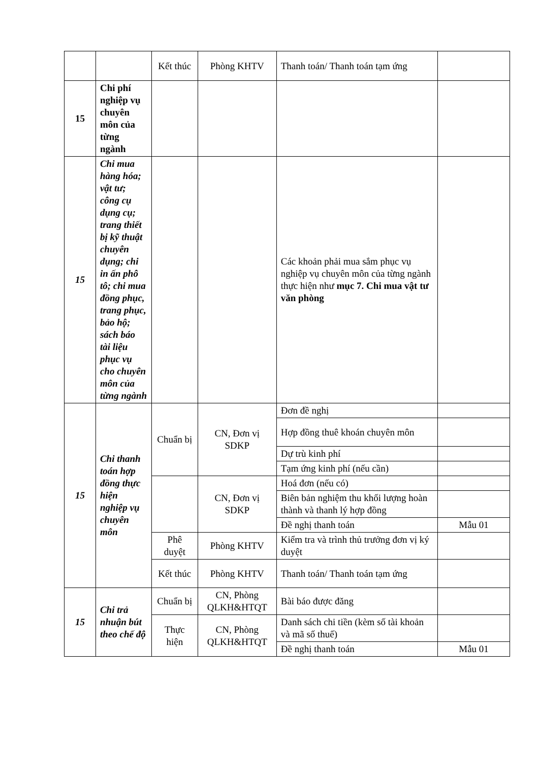| | | Kết thúc | Phòng KHTV | Thanh toán/ Thanh toán tạm ứng | |
| 15 | Chi phí nghiệp vụ chuyên môn của từng ngành | | | | |
| 15 | Chi mua hàng hóa; vật tư; công cụ dụng cụ; trang thiết bị kỹ thuật chuyên dụng; chi in ấn phô tô; chi mua đồng phục, trang phục, bảo hộ; sách báo tài liệu phục vụ cho chuyên môn của từng ngành | | | Các khoản phải mua sắm phục vụ nghiệp vụ chuyên môn của từng ngành thực hiện như mục 7. Chi mua vật tư văn phòng | |
| 15 | Chi thanh toán hợp đồng thực hiện nghiệp vụ chuyên môn | Chuẩn bị | CN, Đơn vị SDKP | Đơn đề nghị | |
| | | | | Hợp đồng thuê khoán chuyên môn | |
| | | | | Dự trù kinh phí | |
| | | | | Tạm ứng kinh phí (nếu cần) | |
| | | | CN, Đơn vị SDKP | Hoá đơn (nếu có) | |
| | | | | Biên bản nghiệm thu khối lượng hoàn thành và thanh lý hợp đồng | |
| | | | | Đề nghị thanh toán | Mẫu 01 |
| | | Phê duyệt | Phòng KHTV | Kiểm tra và trình thủ trưởng đơn vị ký duyệt | |
| | | Kết thúc | Phòng KHTV | Thanh toán/ Thanh toán tạm ứng | |
| 15 | Chi trả nhuận bút theo chế độ | Chuẩn bị | CN, Phòng QLKH&HTQT | Bài báo được đăng | |
| | | Thực hiện | CN, Phòng QLKH&HTQT | Danh sách chi tiền (kèm số tài khoản và mã số thuế) | |
| | | | | Đề nghị thanh toán | Mẫu 01 |